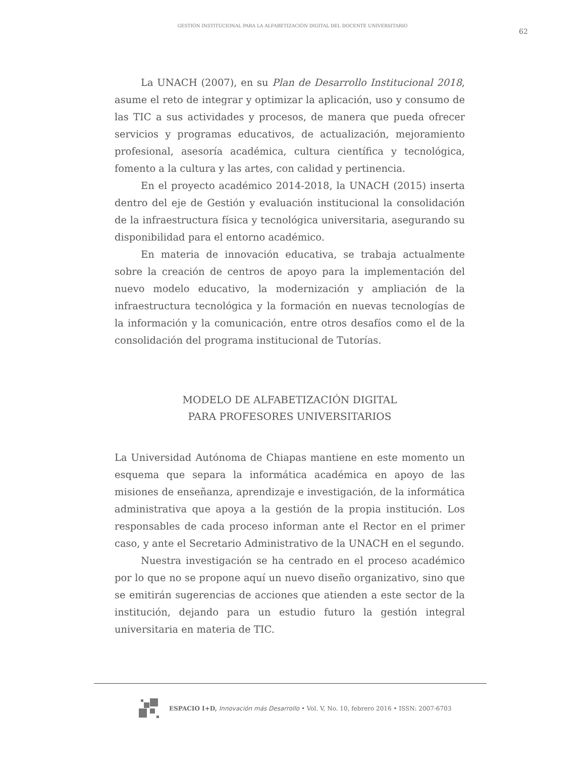GESTIÓN INSTITUCIONAL PARA LA ALFABETIZACIÓN DIGITAL DEL DOCENTE UNIVERSITARIO
62
La UNACH (2007), en su Plan de Desarrollo Institucional 2018, asume el reto de integrar y optimizar la aplicación, uso y consumo de las TIC a sus actividades y procesos, de manera que pueda ofrecer servicios y programas educativos, de actualización, mejoramiento profesional, asesoría académica, cultura científica y tecnológica, fomento a la cultura y las artes, con calidad y pertinencia.
En el proyecto académico 2014-2018, la UNACH (2015) inserta dentro del eje de Gestión y evaluación institucional la consolidación de la infraestructura física y tecnológica universitaria, asegurando su disponibilidad para el entorno académico.
En materia de innovación educativa, se trabaja actualmente sobre la creación de centros de apoyo para la implementación del nuevo modelo educativo, la modernización y ampliación de la infraestructura tecnológica y la formación en nuevas tecnologías de la información y la comunicación, entre otros desafíos como el de la consolidación del programa institucional de Tutorías.
MODELO DE ALFABETIZACIÓN DIGITAL
PARA PROFESORES UNIVERSITARIOS
La Universidad Autónoma de Chiapas mantiene en este momento un esquema que separa la informática académica en apoyo de las misiones de enseñanza, aprendizaje e investigación, de la informática administrativa que apoya a la gestión de la propia institución. Los responsables de cada proceso informan ante el Rector en el primer caso, y ante el Secretario Administrativo de la UNACH en el segundo.
Nuestra investigación se ha centrado en el proceso académico por lo que no se propone aquí un nuevo diseño organizativo, sino que se emitirán sugerencias de acciones que atienden a este sector de la institución, dejando para un estudio futuro la gestión integral universitaria en materia de TIC.
ESPACIO I+D, Innovación más Desarrollo • Vol. V, No. 10, febrero 2016 • ISSN: 2007-6703